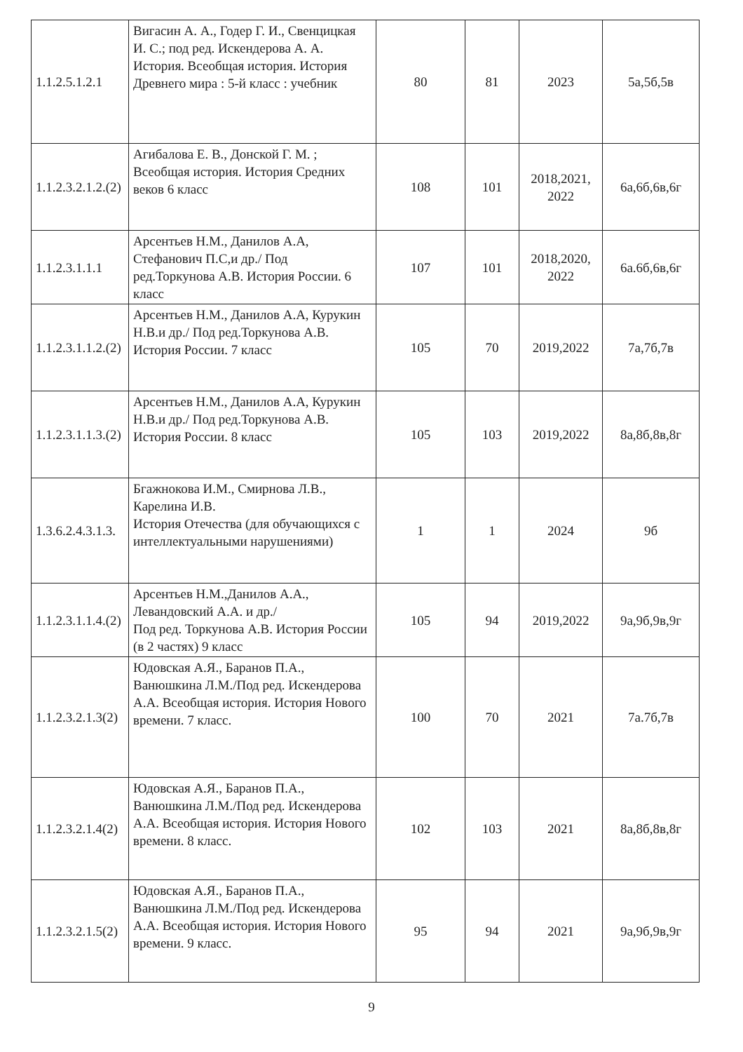| 1.1.2.5.1.2.1 | Вигасин А. А., Годер Г. И., Свенцицкая И. С.; под ред. Искендерова А. А. История. Всеобщая история. История Древнего мира : 5-й класс : учебник | 80 | 81 | 2023 | 5а,5б,5в |
| 1.1.2.3.2.1.2.(2) | Агибалова Е. В., Донской Г. М. ; Всеобщая история. История Средних веков 6 класс | 108 | 101 | 2018,2021, 2022 | 6а,6б,6в,6г |
| 1.1.2.3.1.1.1 | Арсентьев Н.М., Данилов А.А, Стефанович П.С,и др./ Под ред.Торкунова А.В. История России. 6 класс | 107 | 101 | 2018,2020, 2022 | 6а.6б,6в,6г |
| 1.1.2.3.1.1.2.(2) | Арсентьев Н.М., Данилов А.А, Курукин Н.В.и др./ Под ред.Торкунова А.В. История России. 7 класс | 105 | 70 | 2019,2022 | 7а,7б,7в |
| 1.1.2.3.1.1.3.(2) | Арсентьев Н.М., Данилов А.А, Курукин Н.В.и др./ Под ред.Торкунова А.В. История России. 8 класс | 105 | 103 | 2019,2022 | 8а,8б,8в,8г |
| 1.3.6.2.4.3.1.3. | Бгажнокова И.М., Смирнова Л.В., Карелина И.В. История Отечества (для обучающихся с интеллектуальными нарушениями) | 1 | 1 | 2024 | 9б |
| 1.1.2.3.1.1.4.(2) | Арсентьев Н.М.,Данилов А.А., Левандовский А.А. и др./ Под ред. Торкунова А.В. История России (в 2 частях) 9 класс | 105 | 94 | 2019,2022 | 9а,9б,9в,9г |
| 1.1.2.3.2.1.3(2) | Юдовская А.Я., Баранов П.А., Ванюшкина Л.М./Под ред. Искендерова А.А. Всеобщая история. История Нового времени. 7 класс. | 100 | 70 | 2021 | 7а.7б,7в |
| 1.1.2.3.2.1.4(2) | Юдовская А.Я., Баранов П.А., Ванюшкина Л.М./Под ред. Искендерова А.А. Всеобщая история. История Нового времени. 8 класс. | 102 | 103 | 2021 | 8а,8б,8в,8г |
| 1.1.2.3.2.1.5(2) | Юдовская А.Я., Баранов П.А., Ванюшкина Л.М./Под ред. Искендерова А.А. Всеобщая история. История Нового времени. 9 класс. | 95 | 94 | 2021 | 9а,9б,9в,9г |
9